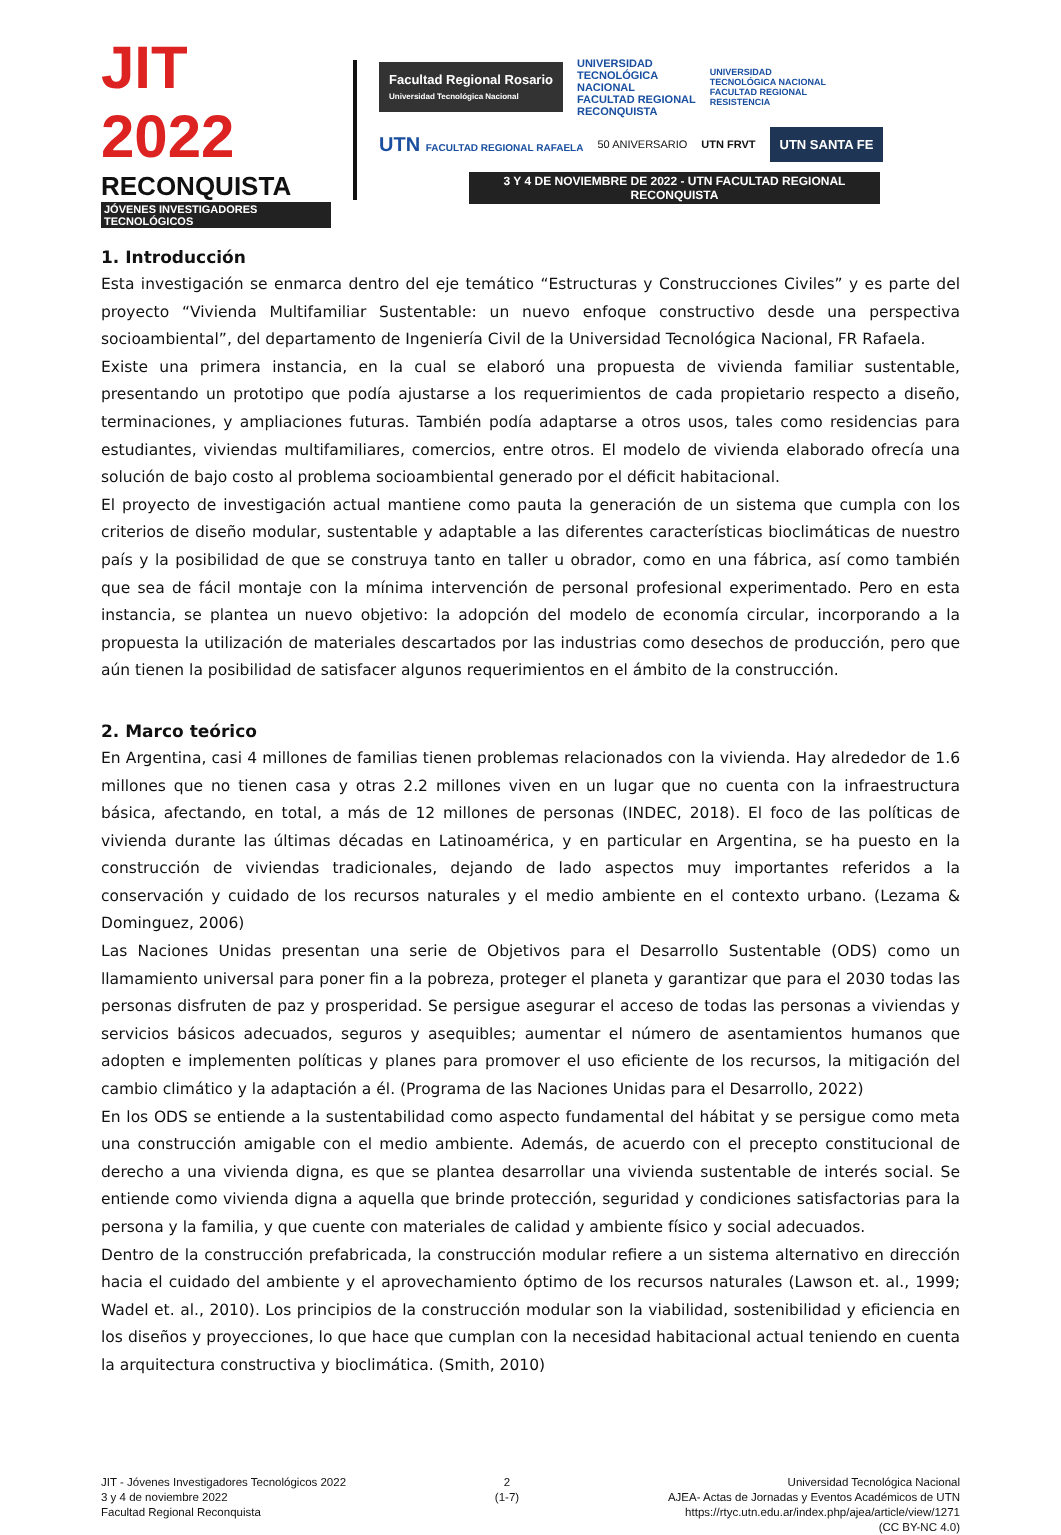JIT 2022
RECONQUISTA
JÓVENES INVESTIGADORES TECNOLÓGICOS
Facultad Regional Rosario
Universidad Tecnológica Nacional
UNIVERSIDAD
TECNOLÓGICA
NACIONAL
FACULTAD REGIONAL
RECONQUISTA
UNIVERSIDAD
TECNOLÓGICA NACIONAL
FACULTAD REGIONAL
RESISTENCIA
UTN FACULTAD REGIONAL RAFAELA 50 ANIVERSARIO UTN FRVT
UTN SANTA FE
3 Y 4 DE NOVIEMBRE DE 2022 - UTN FACULTAD REGIONAL RECONQUISTA
1. Introducción
Esta investigación se enmarca dentro del eje temático “Estructuras y Construcciones Civiles” y es parte del proyecto “Vivienda Multifamiliar Sustentable: un nuevo enfoque constructivo desde una perspectiva socioambiental”, del departamento de Ingeniería Civil de la Universidad Tecnológica Nacional, FR Rafaela.
Existe una primera instancia, en la cual se elaboró una propuesta de vivienda familiar sustentable, presentando un prototipo que podía ajustarse a los requerimientos de cada propietario respecto a diseño, terminaciones, y ampliaciones futuras. También podía adaptarse a otros usos, tales como residencias para estudiantes, viviendas multifamiliares, comercios, entre otros. El modelo de vivienda elaborado ofrecía una solución de bajo costo al problema socioambiental generado por el déficit habitacional.
El proyecto de investigación actual mantiene como pauta la generación de un sistema que cumpla con los criterios de diseño modular, sustentable y adaptable a las diferentes características bioclimáticas de nuestro país y la posibilidad de que se construya tanto en taller u obrador, como en una fábrica, así como también que sea de fácil montaje con la mínima intervención de personal profesional experimentado. Pero en esta instancia, se plantea un nuevo objetivo: la adopción del modelo de economía circular, incorporando a la propuesta la utilización de materiales descartados por las industrias como desechos de producción, pero que aún tienen la posibilidad de satisfacer algunos requerimientos en el ámbito de la construcción.
2. Marco teórico
En Argentina, casi 4 millones de familias tienen problemas relacionados con la vivienda. Hay alrededor de 1.6 millones que no tienen casa y otras 2.2 millones viven en un lugar que no cuenta con la infraestructura básica, afectando, en total, a más de 12 millones de personas (INDEC, 2018). El foco de las políticas de vivienda durante las últimas décadas en Latinoamérica, y en particular en Argentina, se ha puesto en la construcción de viviendas tradicionales, dejando de lado aspectos muy importantes referidos a la conservación y cuidado de los recursos naturales y el medio ambiente en el contexto urbano. (Lezama & Dominguez, 2006)
Las Naciones Unidas presentan una serie de Objetivos para el Desarrollo Sustentable (ODS) como un llamamiento universal para poner fin a la pobreza, proteger el planeta y garantizar que para el 2030 todas las personas disfruten de paz y prosperidad. Se persigue asegurar el acceso de todas las personas a viviendas y servicios básicos adecuados, seguros y asequibles; aumentar el número de asentamientos humanos que adopten e implementen políticas y planes para promover el uso eficiente de los recursos, la mitigación del cambio climático y la adaptación a él. (Programa de las Naciones Unidas para el Desarrollo, 2022)
En los ODS se entiende a la sustentabilidad como aspecto fundamental del hábitat y se persigue como meta una construcción amigable con el medio ambiente. Además, de acuerdo con el precepto constitucional de derecho a una vivienda digna, es que se plantea desarrollar una vivienda sustentable de interés social. Se entiende como vivienda digna a aquella que brinde protección, seguridad y condiciones satisfactorias para la persona y la familia, y que cuente con materiales de calidad y ambiente físico y social adecuados.
Dentro de la construcción prefabricada, la construcción modular refiere a un sistema alternativo en dirección hacia el cuidado del ambiente y el aprovechamiento óptimo de los recursos naturales (Lawson et. al., 1999; Wadel et. al., 2010). Los principios de la construcción modular son la viabilidad, sostenibilidad y eficiencia en los diseños y proyecciones, lo que hace que cumplan con la necesidad habitacional actual teniendo en cuenta la arquitectura constructiva y bioclimática. (Smith, 2010)
JIT - Jóvenes Investigadores Tecnológicos 2022
3 y 4 de noviembre 2022
Facultad Regional Reconquista
2
(1-7)
Universidad Tecnológica Nacional
AJEA- Actas de Jornadas y Eventos Académicos de UTN
https://rtyc.utn.edu.ar/index.php/ajea/article/view/1271
(CC BY-NC 4.0)